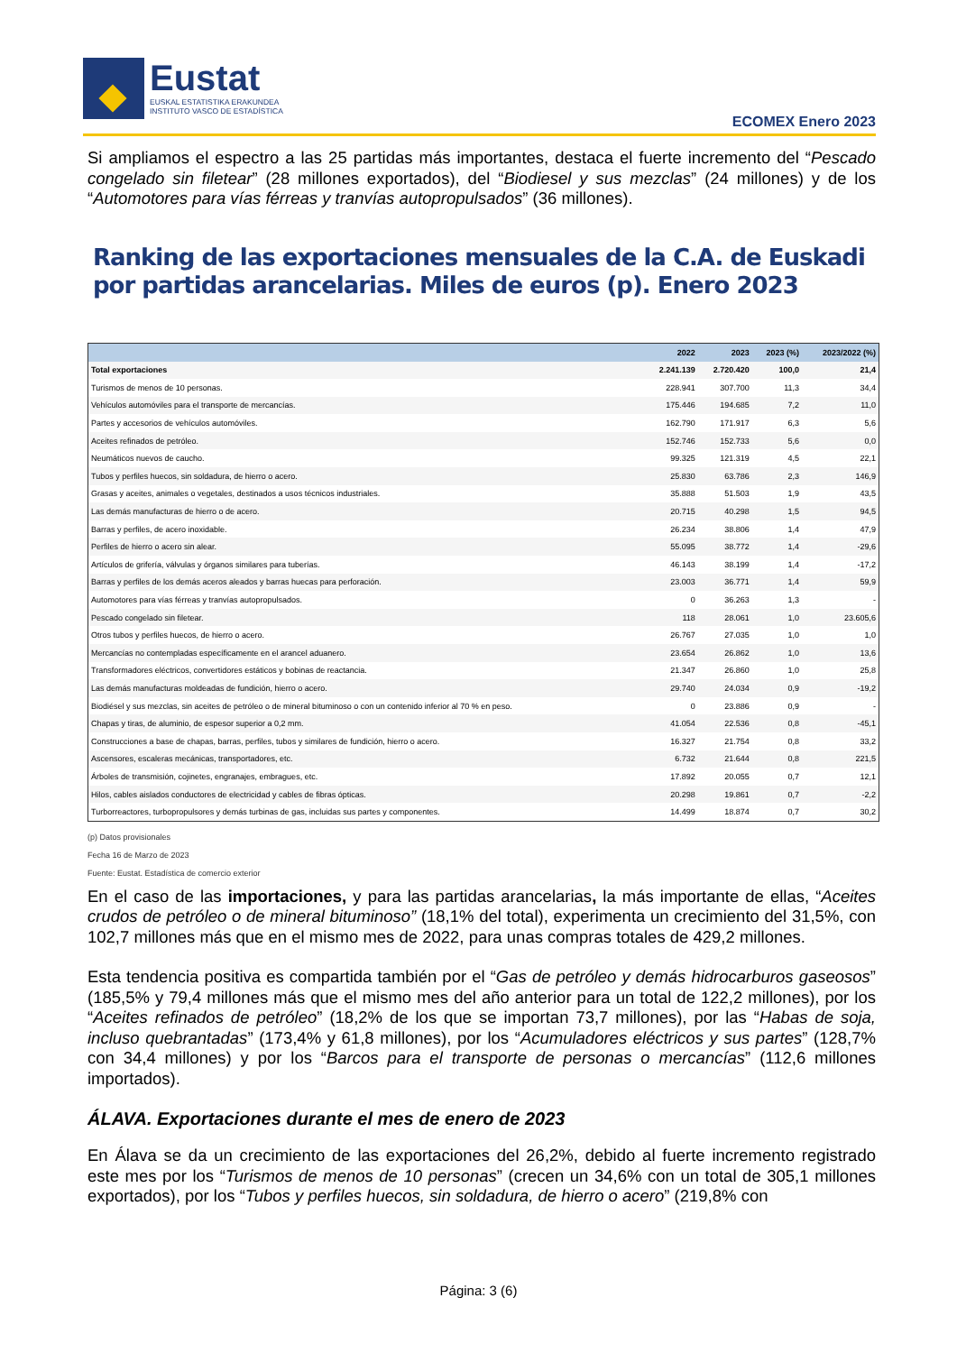Eustat
EUSKAL ESTATISTIKA ERAKUNDEA
INSTITUTO VASCO DE ESTADÍSTICA
ECOMEX Enero 2023
Si ampliamos el espectro a las 25 partidas más importantes, destaca el fuerte incremento del “Pescado congelado sin filetear” (28 millones exportados), del “Biodiesel y sus mezclas” (24 millones) y de los “Automotores para vías férreas y tranvías autopropulsados” (36 millones).
Ranking de las exportaciones mensuales de la C.A. de Euskadi por partidas arancelarias. Miles de euros (p). Enero 2023
| | 2022 | 2023 | 2023 (%) | 2023/2022 (%) |
| --- | --- | --- | --- | --- |
| Total exportaciones | 2.241.139 | 2.720.420 | 100,0 | 21,4 |
| Turismos de menos de 10 personas. | 228.941 | 307.700 | 11,3 | 34,4 |
| Vehículos automóviles para el transporte de mercancías. | 175.446 | 194.685 | 7,2 | 11,0 |
| Partes y accesorios de vehículos automóviles. | 162.790 | 171.917 | 6,3 | 5,6 |
| Aceites refinados de petróleo. | 152.746 | 152.733 | 5,6 | 0,0 |
| Neumáticos nuevos de caucho. | 99.325 | 121.319 | 4,5 | 22,1 |
| Tubos y perfiles huecos, sin soldadura, de hierro o acero. | 25.830 | 63.786 | 2,3 | 146,9 |
| Grasas y aceites, animales o vegetales, destinados a usos técnicos industriales. | 35.888 | 51.503 | 1,9 | 43,5 |
| Las demás manufacturas de hierro o de acero. | 20.715 | 40.298 | 1,5 | 94,5 |
| Barras y perfiles, de acero inoxidable. | 26.234 | 38.806 | 1,4 | 47,9 |
| Perfiles de hierro o acero sin alear. | 55.095 | 38.772 | 1,4 | -29,6 |
| Artículos de grifería, válvulas y órganos similares para tuberías. | 46.143 | 38.199 | 1,4 | -17,2 |
| Barras y perfiles de los demás aceros aleados y barras huecas para perforación. | 23.003 | 36.771 | 1,4 | 59,9 |
| Automotores para vías férreas y tranvías autopropulsados. | 0 | 36.263 | 1,3 | - |
| Pescado congelado sin filetear. | 118 | 28.061 | 1,0 | 23.605,6 |
| Otros tubos y perfiles huecos, de hierro o acero. | 26.767 | 27.035 | 1,0 | 1,0 |
| Mercancías no contempladas específicamente en el arancel aduanero. | 23.654 | 26.862 | 1,0 | 13,6 |
| Transformadores eléctricos, convertidores estáticos y bobinas de reactancia. | 21.347 | 26.860 | 1,0 | 25,8 |
| Las demás manufacturas moldeadas de fundición, hierro o acero. | 29.740 | 24.034 | 0,9 | -19,2 |
| Biodiésel y sus mezclas, sin aceites de petróleo o de mineral bituminoso o con un contenido inferior al 70 % en peso. | 0 | 23.886 | 0,9 | - |
| Chapas y tiras, de aluminio, de espesor superior a 0,2 mm. | 41.054 | 22.536 | 0,8 | -45,1 |
| Construcciones a base de chapas, barras, perfiles, tubos y similares de fundición, hierro o acero. | 16.327 | 21.754 | 0,8 | 33,2 |
| Ascensores, escaleras mecánicas, transportadores, etc. | 6.732 | 21.644 | 0,8 | 221,5 |
| Árboles de transmisión, cojinetes, engranajes, embragues, etc. | 17.892 | 20.055 | 0,7 | 12,1 |
| Hilos, cables aislados conductores de electricidad y cables de fibras ópticas. | 20.298 | 19.861 | 0,7 | -2,2 |
| Turborreactores, turbopropulsores y demás turbinas de gas, incluidas sus partes y componentes. | 14.499 | 18.874 | 0,7 | 30,2 |
(p) Datos provisionales
Fecha 16 de Marzo de 2023
Fuente: Eustat. Estadística de comercio exterior
En el caso de las importaciones, y para las partidas arancelarias, la más importante de ellas, “Aceites crudos de petróleo o de mineral bituminoso” (18,1% del total), experimenta un crecimiento del 31,5%, con 102,7 millones más que en el mismo mes de 2022, para unas compras totales de 429,2 millones.
Esta tendencia positiva es compartida también por el “Gas de petróleo y demás hidrocarburos gaseosos” (185,5% y 79,4 millones más que el mismo mes del año anterior para un total de 122,2 millones), por los “Aceites refinados de petróleo” (18,2% de los que se importan 73,7 millones), por las “Habas de soja, incluso quebrantadas” (173,4% y 61,8 millones), por los “Acumuladores eléctricos y sus partes” (128,7% con 34,4 millones) y por los “Barcos para el transporte de personas o mercancías” (112,6 millones importados).
ÁLAVA. Exportaciones durante el mes de enero de 2023
En Álava se da un crecimiento de las exportaciones del 26,2%, debido al fuerte incremento registrado este mes por los “Turismos de menos de 10 personas” (crecen un 34,6% con un total de 305,1 millones exportados), por los “Tubos y perfiles huecos, sin soldadura, de hierro o acero” (219,8% con
Página: 3 (6)